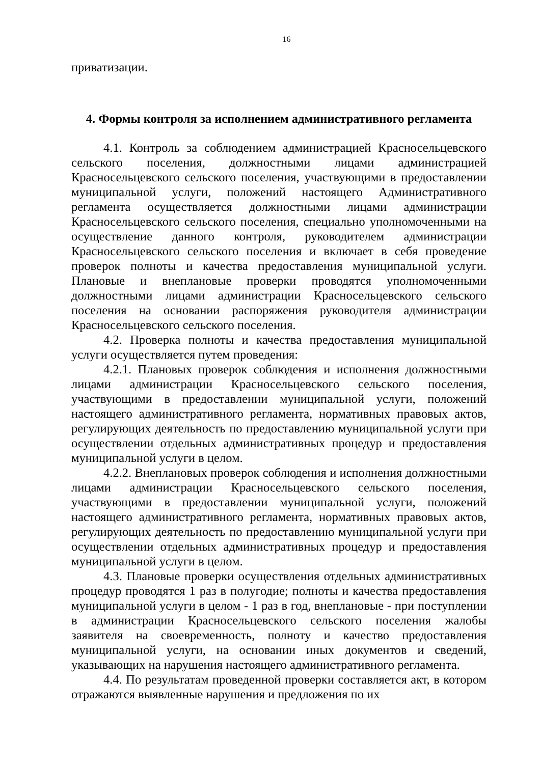16
приватизации.
4. Формы контроля за исполнением административного регламента
4.1. Контроль за соблюдением администрацией Красносельцевского сельского поселения, должностными лицами администрацией Красносельцевского сельского поселения, участвующими в предоставлении муниципальной услуги, положений настоящего Административного регламента осуществляется должностными лицами администрации Красносельцевского сельского поселения, специально уполномоченными на осуществление данного контроля, руководителем администрации Красносельцевского сельского поселения и включает в себя проведение проверок полноты и качества предоставления муниципальной услуги. Плановые и внеплановые проверки проводятся уполномоченными должностными лицами администрации Красносельцевского сельского поселения на основании распоряжения руководителя администрации Красносельцевского сельского поселения.
4.2. Проверка полноты и качества предоставления муниципальной услуги осуществляется путем проведения:
4.2.1. Плановых проверок соблюдения и исполнения должностными лицами администрации Красносельцевского сельского поселения, участвующими в предоставлении муниципальной услуги, положений настоящего административного регламента, нормативных правовых актов, регулирующих деятельность по предоставлению муниципальной услуги при осуществлении отдельных административных процедур и предоставления муниципальной услуги в целом.
4.2.2. Внеплановых проверок соблюдения и исполнения должностными лицами администрации Красносельцевского сельского поселения, участвующими в предоставлении муниципальной услуги, положений настоящего административного регламента, нормативных правовых актов, регулирующих деятельность по предоставлению муниципальной услуги при осуществлении отдельных административных процедур и предоставления муниципальной услуги в целом.
4.3. Плановые проверки осуществления отдельных административных процедур проводятся 1 раз в полугодие; полноты и качества предоставления муниципальной услуги в целом - 1 раз в год, внеплановые - при поступлении в администрации Красносельцевского сельского поселения жалобы заявителя на своевременность, полноту и качество предоставления муниципальной услуги, на основании иных документов и сведений, указывающих на нарушения настоящего административного регламента.
4.4. По результатам проведенной проверки составляется акт, в котором отражаются выявленные нарушения и предложения по их